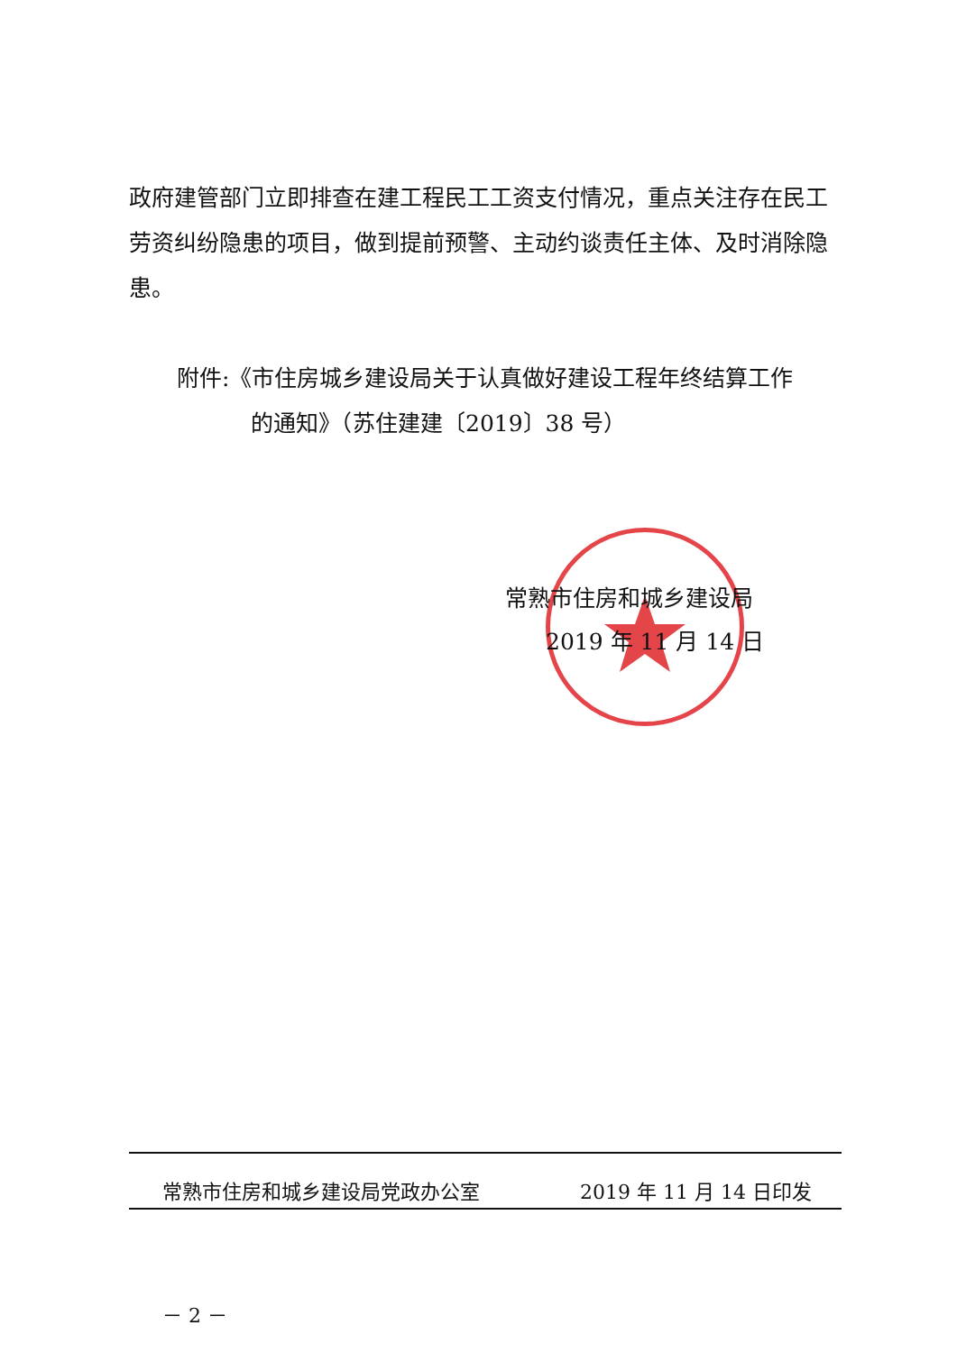政府建管部门立即排查在建工程民工工资支付情况，重点关注存在民工劳资纠纷隐患的项目，做到提前预警、主动约谈责任主体、及时消除隐患。
附件:《市住房城乡建设局关于认真做好建设工程年终结算工作
的通知》（苏住建建〔2019〕38 号）
常熟市住房和城乡建设局
2019 年 11 月 14 日
常熟市住房和城乡建设局党政办公室 2019 年 11 月 14 日印发
－ 2 －